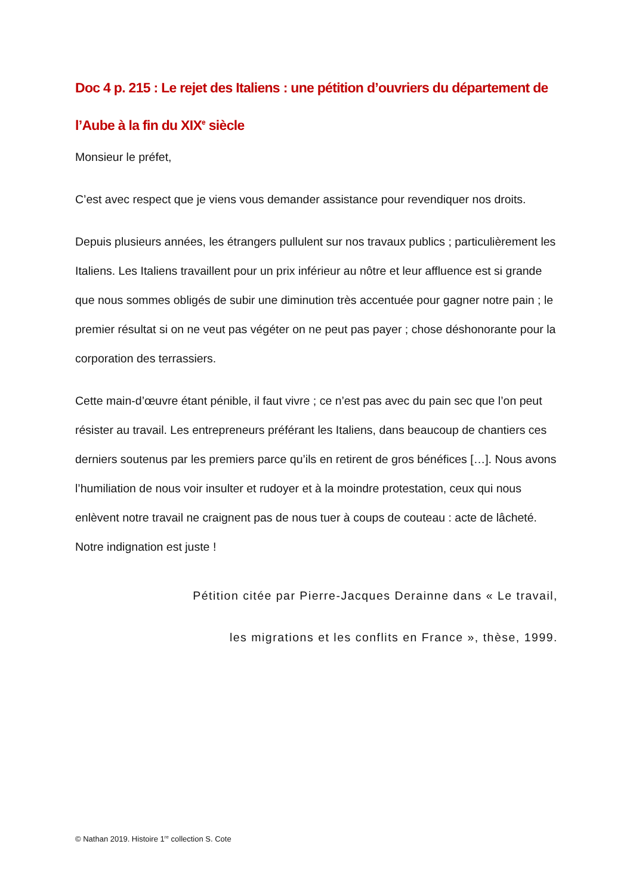Doc 4 p. 215 : Le rejet des Italiens : une pétition d’ouvriers du département de l’Aube à la fin du XIX<sup>e</sup> siècle
Monsieur le préfet,
C’est avec respect que je viens vous demander assistance pour revendiquer nos droits.
Depuis plusieurs années, les étrangers pullulent sur nos travaux publics ; particulièrement les Italiens. Les Italiens travaillent pour un prix inférieur au nôtre et leur affluence est si grande que nous sommes obligés de subir une diminution très accentuée pour gagner notre pain ; le premier résultat si on ne veut pas végéter on ne peut pas payer ; chose déshonorante pour la corporation des terrassiers.
Cette main-d’œuvre étant pénible, il faut vivre ; ce n’est pas avec du pain sec que l’on peut résister au travail. Les entrepreneurs préférant les Italiens, dans beaucoup de chantiers ces derniers soutenus par les premiers parce qu’ils en retirent de gros bénéfices […]. Nous avons l’humiliation de nous voir insulter et rudoyer et à la moindre protestation, ceux qui nous enlèvent notre travail ne craignent pas de nous tuer à coups de couteau : acte de lâcheté. Notre indignation est juste !
Pétition citée par Pierre-Jacques Derainne dans « Le travail,
les migrations et les conflits en France », thèse, 1999.
© Nathan 2019. Histoire 1<sup>re</sup> collection S. Cote